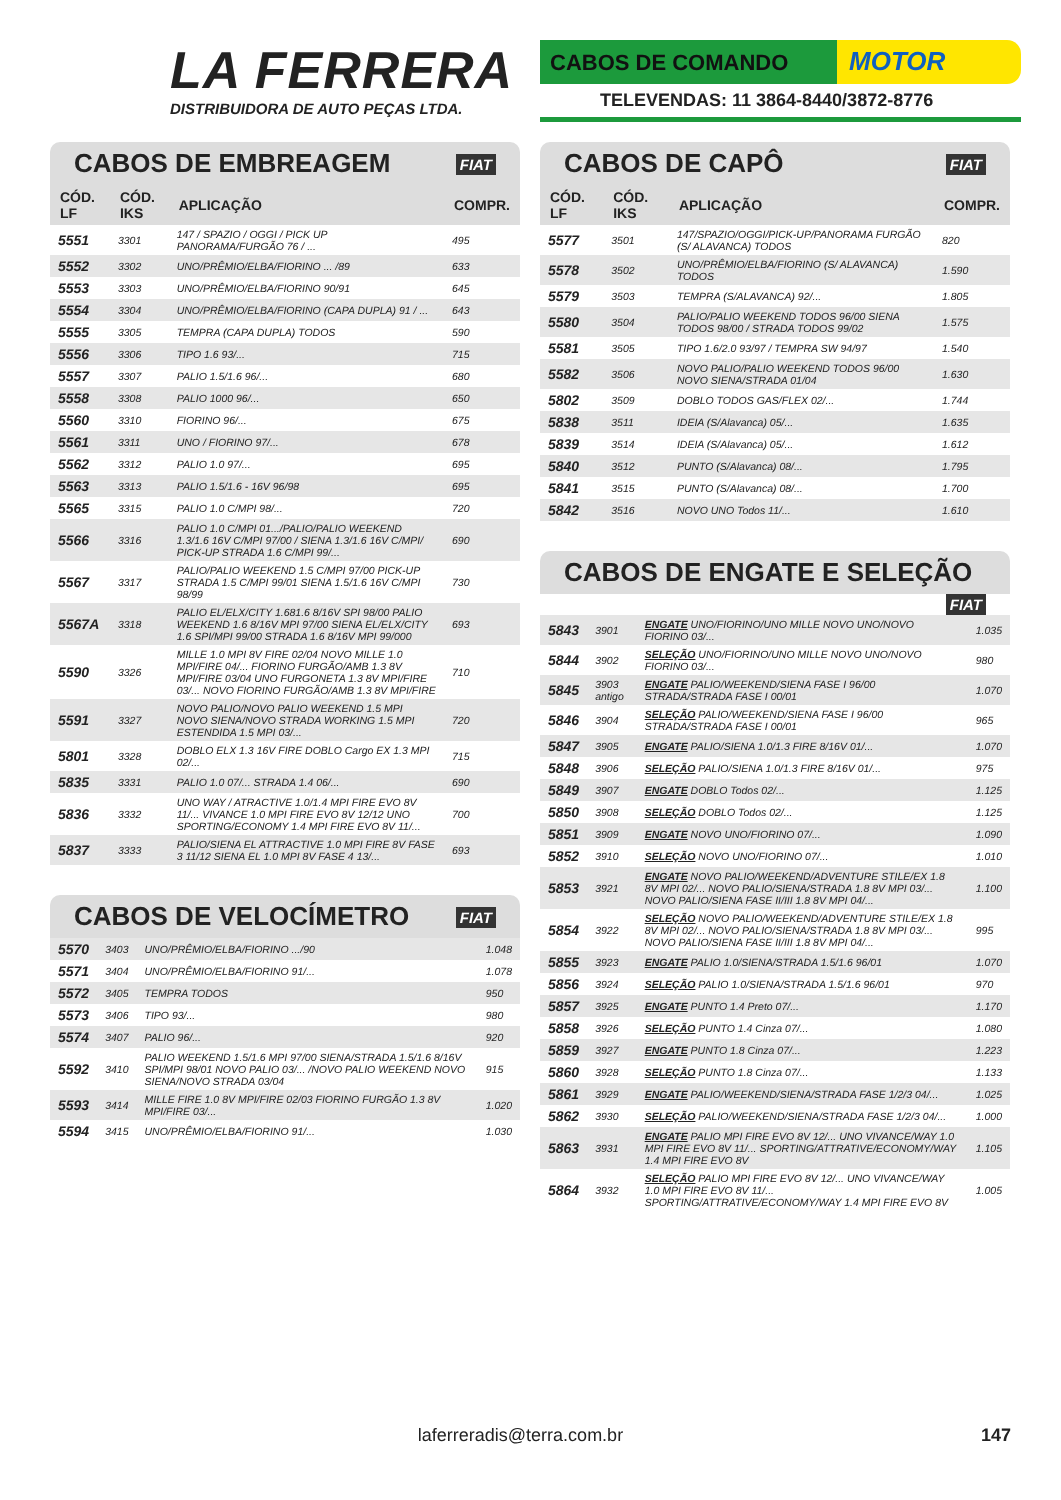LA FERRERA
DISTRIBUIDORA DE AUTO PEÇAS LTDA.
CABOS DE COMANDO
MOTOR
TELEVENDAS: 11 3864-8440/3872-8776
CABOS DE EMBREAGEM FIAT
| CÓD. LF | CÓD. IKS | APLICAÇÃO | COMPR. |
| --- | --- | --- | --- |
| 5551 | 3301 | 147 / SPAZIO / OGGI / PICK UP PANORAMA/FURGÃO 76 / ... | 495 |
| 5552 | 3302 | UNO/PRÊMIO/ELBA/FIORINO ... /89 | 633 |
| 5553 | 3303 | UNO/PRÊMIO/ELBA/FIORINO 90/91 | 645 |
| 5554 | 3304 | UNO/PRÊMIO/ELBA/FIORINO (CAPA DUPLA) 91 / ... | 643 |
| 5555 | 3305 | TEMPRA (CAPA DUPLA) TODOS | 590 |
| 5556 | 3306 | TIPO 1.6 93/... | 715 |
| 5557 | 3307 | PALIO 1.5/1.6 96/... | 680 |
| 5558 | 3308 | PALIO 1000 96/... | 650 |
| 5560 | 3310 | FIORINO 96/... | 675 |
| 5561 | 3311 | UNO / FIORINO 97/... | 678 |
| 5562 | 3312 | PALIO 1.0 97/... | 695 |
| 5563 | 3313 | PALIO 1.5/1.6 - 16V 96/98 | 695 |
| 5565 | 3315 | PALIO 1.0 C/MPI 98/... | 720 |
| 5566 | 3316 | PALIO 1.0 C/MPI 01.../PALIO/PALIO WEEKEND 1.3/1.6 16V C/MPI 97/00 / SIENA 1.3/1.6 16V C/MPI/ PICK-UP STRADA 1.6 C/MPI 99/... | 690 |
| 5567 | 3317 | PALIO/PALIO WEEKEND 1.5 C/MPI 97/00 PICK-UP STRADA 1.5 C/MPI 99/01 SIENA 1.5/1.6 16V C/MPI 98/99 | 730 |
| 5567A | 3318 | PALIO EL/ELX/CITY 1.681.6 8/16V SPI 98/00 PALIO WEEKEND 1.6 8/16V MPI 97/00 SIENA EL/ELX/CITY 1.6 SPI/MPI 99/00 STRADA 1.6 8/16V MPI 99/000 | 693 |
| 5590 | 3326 | MILLE 1.0 MPI 8V FIRE 02/04 NOVO MILLE 1.0 MPI/FIRE 04/... FIORINO FURGÃO/AMB 1.3 8V MPI/FIRE 03/04 UNO FURGONETA 1.3 8V MPI/FIRE 03/... NOVO FIORINO FURGÃO/AMB 1.3 8V MPI/FIRE | 710 |
| 5591 | 3327 | NOVO PALIO/NOVO PALIO WEEKEND 1.5 MPI NOVO SIENA/NOVO STRADA WORKING 1.5 MPI ESTENDIDA 1.5 MPI 03/... | 720 |
| 5801 | 3328 | DOBLO ELX 1.3 16V FIRE DOBLO Cargo EX 1.3 MPI 02/... | 715 |
| 5835 | 3331 | PALIO 1.0 07/... STRADA 1.4 06/... | 690 |
| 5836 | 3332 | UNO WAY / ATRACTIVE 1.0/1.4 MPI FIRE EVO 8V 11/... VIVANCE 1.0 MPI FIRE EVO 8V 12/12 UNO SPORTING/ECONOMY 1.4 MPI FIRE EVO 8V 11/... | 700 |
| 5837 | 3333 | PALIO/SIENA EL ATTRACTIVE 1.0 MPI FIRE 8V FASE 3 11/12 SIENA EL 1.0 MPI 8V FASE 4 13/... | 693 |
CABOS DE VELOCÍMETRO FIAT
| 5570 | 3403 | UNO/PRÊMIO/ELBA/FIORINO .../90 | 1.048 |
| 5571 | 3404 | UNO/PRÊMIO/ELBA/FIORINO 91/... | 1.078 |
| 5572 | 3405 | TEMPRA TODOS | 950 |
| 5573 | 3406 | TIPO 93/... | 980 |
| 5574 | 3407 | PALIO 96/... | 920 |
| 5592 | 3410 | PALIO WEEKEND 1.5/1.6 MPI 97/00 SIENA/STRADA 1.5/1.6 8/16V SPI/MPI 98/01 NOVO PALIO 03/... /NOVO PALIO WEEKEND NOVO SIENA/NOVO STRADA 03/04 | 915 |
| 5593 | 3414 | MILLE FIRE 1.0 8V MPI/FIRE 02/03 FIORINO FURGÃO 1.3 8V MPI/FIRE 03/... | 1.020 |
| 5594 | 3415 | UNO/PRÊMIO/ELBA/FIORINO 91/... | 1.030 |
CABOS DE CAPÔ FIAT
| CÓD. LF | CÓD. IKS | APLICAÇÃO | COMPR. |
| --- | --- | --- | --- |
| 5577 | 3501 | 147/SPAZIO/OGGI/PICK-UP/PANORAMA FURGÃO (S/ ALAVANCA) TODOS | 820 |
| 5578 | 3502 | UNO/PRÊMIO/ELBA/FIORINO (S/ ALAVANCA) TODOS | 1.590 |
| 5579 | 3503 | TEMPRA (S/ALAVANCA) 92/... | 1.805 |
| 5580 | 3504 | PALIO/PALIO WEEKEND TODOS 96/00 SIENA TODOS 98/00 / STRADA TODOS 99/02 | 1.575 |
| 5581 | 3505 | TIPO 1.6/2.0 93/97 / TEMPRA SW 94/97 | 1.540 |
| 5582 | 3506 | NOVO PALIO/PALIO WEEKEND TODOS 96/00 NOVO SIENA/STRADA 01/04 | 1.630 |
| 5802 | 3509 | DOBLO TODOS GAS/FLEX 02/... | 1.744 |
| 5838 | 3511 | IDEIA (S/Alavanca) 05/... | 1.635 |
| 5839 | 3514 | IDEIA (S/Alavanca) 05/... | 1.612 |
| 5840 | 3512 | PUNTO (S/Alavanca) 08/... | 1.795 |
| 5841 | 3515 | PUNTO (S/Alavanca) 08/... | 1.700 |
| 5842 | 3516 | NOVO UNO Todos 11/... | 1.610 |
CABOS DE ENGATE E SELEÇÃO FIAT
| 5843 | 3901 | ENGATE UNO/FIORINO/UNO MILLE NOVO UNO/NOVO FIORINO 03/... | 1.035 |
| 5844 | 3902 | SELEÇÃO UNO/FIORINO/UNO MILLE NOVO UNO/NOVO FIORINO 03/... | 980 |
| 5845 | 3903 antigo | ENGATE PALIO/WEEKEND/SIENA FASE I 96/00 STRADA/STRADA FASE I 00/01 | 1.070 |
| 5846 | 3904 | SELEÇÃO PALIO/WEEKEND/SIENA FASE I 96/00 STRADA/STRADA FASE I 00/01 | 965 |
| 5847 | 3905 | ENGATE PALIO/SIENA 1.0/1.3 FIRE 8/16V 01/... | 1.070 |
| 5848 | 3906 | SELEÇÃO PALIO/SIENA 1.0/1.3 FIRE 8/16V 01/... | 975 |
| 5849 | 3907 | ENGATE DOBLO Todos 02/... | 1.125 |
| 5850 | 3908 | SELEÇÃO DOBLO Todos 02/... | 1.125 |
| 5851 | 3909 | ENGATE NOVO UNO/FIORINO 07/... | 1.090 |
| 5852 | 3910 | SELEÇÃO NOVO UNO/FIORINO 07/... | 1.010 |
| 5853 | 3921 | ENGATE NOVO PALIO/WEEKEND/ADVENTURE STILE/EX 1.8 8V MPI 02/... NOVO PALIO/SIENA/STRADA 1.8 8V MPI 03/... NOVO PALIO/SIENA FASE II/III 1.8 8V MPI 04/... | 1.100 |
| 5854 | 3922 | SELEÇÃO NOVO PALIO/WEEKEND/ADVENTURE STILE/EX 1.8 8V MPI 02/... NOVO PALIO/SIENA/STRADA 1.8 8V MPI 03/... NOVO PALIO/SIENA FASE II/III 1.8 8V MPI 04/... | 995 |
| 5855 | 3923 | ENGATE PALIO 1.0/SIENA/STRADA 1.5/1.6 96/01 | 1.070 |
| 5856 | 3924 | SELEÇÃO PALIO 1.0/SIENA/STRADA 1.5/1.6 96/01 | 970 |
| 5857 | 3925 | ENGATE PUNTO 1.4 Preto 07/... | 1.170 |
| 5858 | 3926 | SELEÇÃO PUNTO 1.4 Cinza 07/... | 1.080 |
| 5859 | 3927 | ENGATE PUNTO 1.8 Cinza 07/... | 1.223 |
| 5860 | 3928 | SELEÇÃO PUNTO 1.8 Cinza 07/... | 1.133 |
| 5861 | 3929 | ENGATE PALIO/WEEKEND/SIENA/STRADA FASE 1/2/3 04/... | 1.025 |
| 5862 | 3930 | SELEÇÃO PALIO/WEEKEND/SIENA/STRADA FASE 1/2/3 04/... | 1.000 |
| 5863 | 3931 | ENGATE PALIO MPI FIRE EVO 8V 12/... UNO VIVANCE/WAY 1.0 MPI FIRE EVO 8V 11/... SPORTING/ATTRATIVE/ECONOMY/WAY 1.4 MPI FIRE EVO 8V | 1.105 |
| 5864 | 3932 | SELEÇÃO PALIO MPI FIRE EVO 8V 12/... UNO VIVANCE/WAY 1.0 MPI FIRE EVO 8V 11/... SPORTING/ATTRATIVE/ECONOMY/WAY 1.4 MPI FIRE EVO 8V | 1.005 |
laferreradis@terra.com.br 147